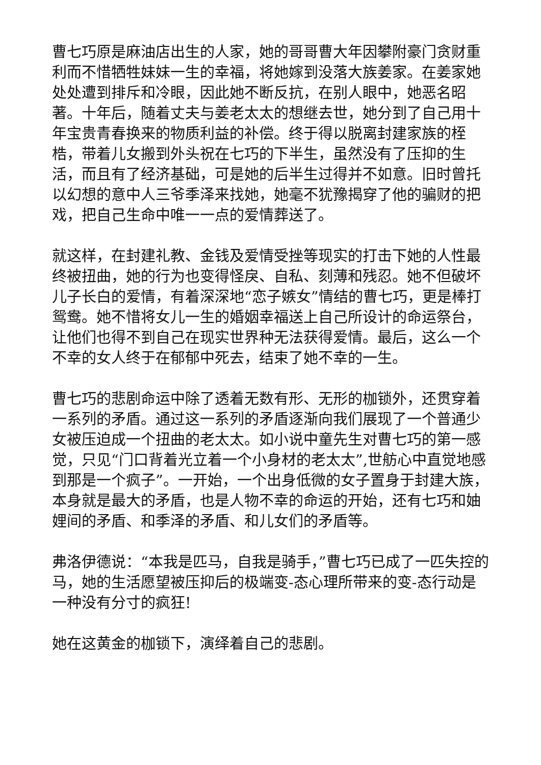曹七巧原是麻油店出生的人家，她的哥哥曹大年因攀附豪门贪财重利而不惜牺牲妹妹一生的幸福，将她嫁到没落大族姜家。在姜家她处处遭到排斥和冷眼，因此她不断反抗，在别人眼中，她恶名昭著。十年后，随着丈夫与姜老太太的想继去世，她分到了自己用十年宝贵青春换来的物质利益的补偿。终于得以脱离封建家族的桎梏，带着儿女搬到外头祝在七巧的下半生，虽然没有了压抑的生活，而且有了经济基础，可是她的后半生过得并不如意。旧时曾托以幻想的意中人三爷季泽来找她，她毫不犹豫揭穿了他的骗财的把戏，把自己生命中唯一一点的爱情葬送了。
就这样，在封建礼教、金钱及爱情受挫等现实的打击下她的人性最终被扭曲，她的行为也变得怪戾、自私、刻薄和残忍。她不但破坏儿子长白的爱情，有着深深地“恋子嫉女”情结的曹七巧，更是棒打鸳鸯。她不惜将女儿一生的婚姻幸福送上自己所设计的命运祭台，让他们也得不到自己在现实世界种无法获得爱情。最后，这么一个不幸的女人终于在郁郁中死去，结束了她不幸的一生。
曹七巧的悲剧命运中除了透着无数有形、无形的枷锁外，还贯穿着一系列的矛盾。通过这一系列的矛盾逐渐向我们展现了一个普通少女被压迫成一个扭曲的老太太。如小说中童先生对曹七巧的第一感觉，只见“门口背着光立着一个小身材的老太太”,世舫心中直觉地感到那是一个疯子”。一开始，一个出身低微的女子置身于封建大族，本身就是最大的矛盾，也是人物不幸的命运的开始，还有七巧和妯娌间的矛盾、和季泽的矛盾、和儿女们的矛盾等。
弗洛伊德说：“本我是匹马，自我是骑手，”曹七巧已成了一匹失控的马，她的生活愿望被压抑后的极端变-态心理所带来的变-态行动是一种没有分寸的疯狂!
她在这黄金的枷锁下，演绎着自己的悲剧。